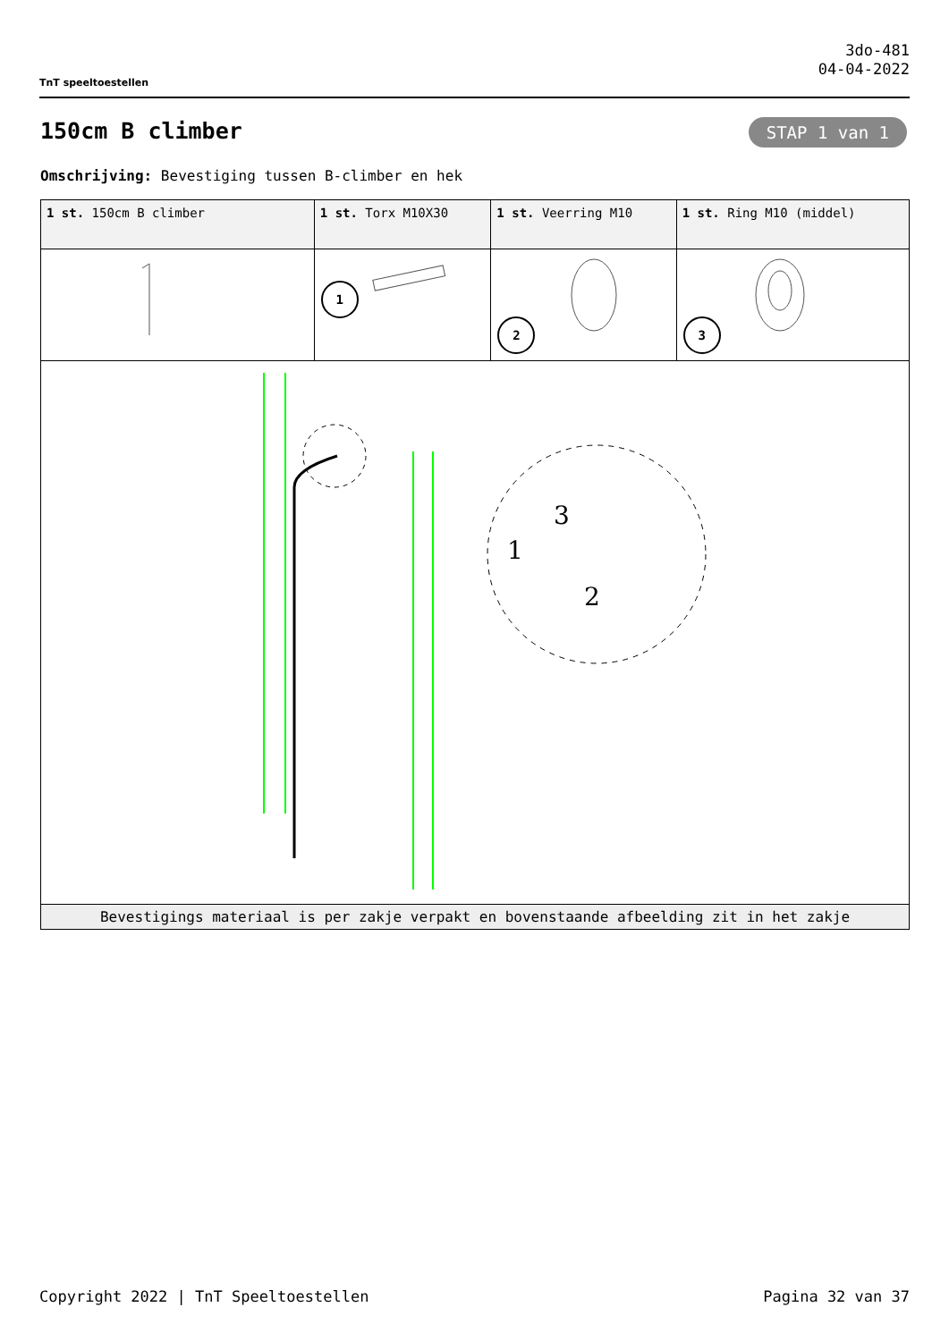TnT speeltoestellen
3do-481
04-04-2022
150cm B climber STAP 1 van 1
Omschrijving: Bevestiging tussen B-climber en hek
| 1 st. 150cm B climber | 1 st. Torx M10X30 | 1 st. Veerring M10 | 1 st. Ring M10 (middel) |
| | 1 | 2 | 3 |
| 1 3 2 | | | |
| Bevestigings materiaal is per zakje verpakt en bovenstaande afbeelding zit in het zakje | | | |
Copyright 2022 | TnT Speeltoestellen Pagina 32 van 37